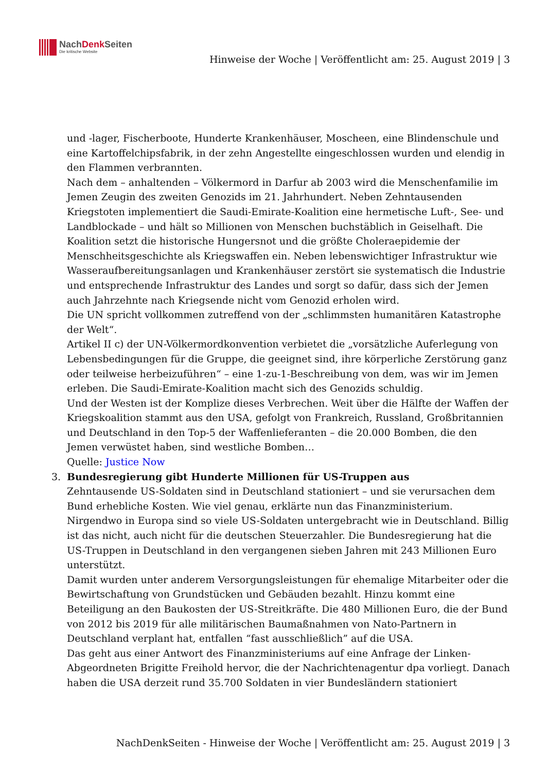NachDenk Seiten
Die kritische Website
Hinweise der Woche | Veröffentlicht am: 25. August 2019 | 3
und -lager, Fischerboote, Hunderte Krankenhäuser, Moscheen, eine Blindenschule und eine Kartoffelchipsfabrik, in der zehn Angestellte eingeschlossen wurden und elendig in den Flammen verbrannten.
Nach dem – anhaltenden – Völkermord in Darfur ab 2003 wird die Menschenfamilie im Jemen Zeugin des zweiten Genozids im 21. Jahrhundert. Neben Zehntausenden Kriegstoten implementiert die Saudi-Emirate-Koalition eine hermetische Luft-, See- und Landblockade – und hält so Millionen von Menschen buchstäblich in Geiselhaft. Die Koalition setzt die historische Hungersnot und die größte Choleraepidemie der Menschheitsgeschichte als Kriegswaffen ein. Neben lebenswichtiger Infrastruktur wie Wasseraufbereitungsanlagen und Krankenhäuser zerstört sie systematisch die Industrie und entsprechende Infrastruktur des Landes und sorgt so dafür, dass sich der Jemen auch Jahrzehnte nach Kriegsende nicht vom Genozid erholen wird.
Die UN spricht vollkommen zutreffend von der „schlimmsten humanitären Katastrophe der Welt“.
Artikel II c) der UN-Völkermordkonvention verbietet die „vorsätzliche Auferlegung von Lebensbedingungen für die Gruppe, die geeignet sind, ihre körperliche Zerstörung ganz oder teilweise herbeizuführen“ – eine 1-zu-1-Beschreibung von dem, was wir im Jemen erleben. Die Saudi-Emirate-Koalition macht sich des Genozids schuldig.
Und der Westen ist der Komplize dieses Verbrechen. Weit über die Hälfte der Waffen der Kriegskoalition stammt aus den USA, gefolgt von Frankreich, Russland, Großbritannien und Deutschland in den Top-5 der Waffenlieferanten – die 20.000 Bomben, die den Jemen verwüstet haben, sind westliche Bomben…
Quelle: Justice Now
3. Bundesregierung gibt Hunderte Millionen für US-Truppen aus
Zehntausende US-Soldaten sind in Deutschland stationiert – und sie verursachen dem Bund erhebliche Kosten. Wie viel genau, erklärte nun das Finanzministerium.
Nirgendwo in Europa sind so viele US-Soldaten untergebracht wie in Deutschland. Billig ist das nicht, auch nicht für die deutschen Steuerzahler. Die Bundesregierung hat die US-Truppen in Deutschland in den vergangenen sieben Jahren mit 243 Millionen Euro unterstützt.
Damit wurden unter anderem Versorgungsleistungen für ehemalige Mitarbeiter oder die Bewirtschaftung von Grundstücken und Gebäuden bezahlt. Hinzu kommt eine Beteiligung an den Baukosten der US-Streitkräfte. Die 480 Millionen Euro, die der Bund von 2012 bis 2019 für alle militärischen Baumaßnahmen von Nato-Partnern in Deutschland verplant hat, entfallen “fast ausschließlich” auf die USA.
Das geht aus einer Antwort des Finanzministeriums auf eine Anfrage der Linken-Abgeordneten Brigitte Freihold hervor, die der Nachrichtenagentur dpa vorliegt. Danach haben die USA derzeit rund 35.700 Soldaten in vier Bundesländern stationiert
NachDenkSeiten - Hinweise der Woche | Veröffentlicht am: 25. August 2019 | 3